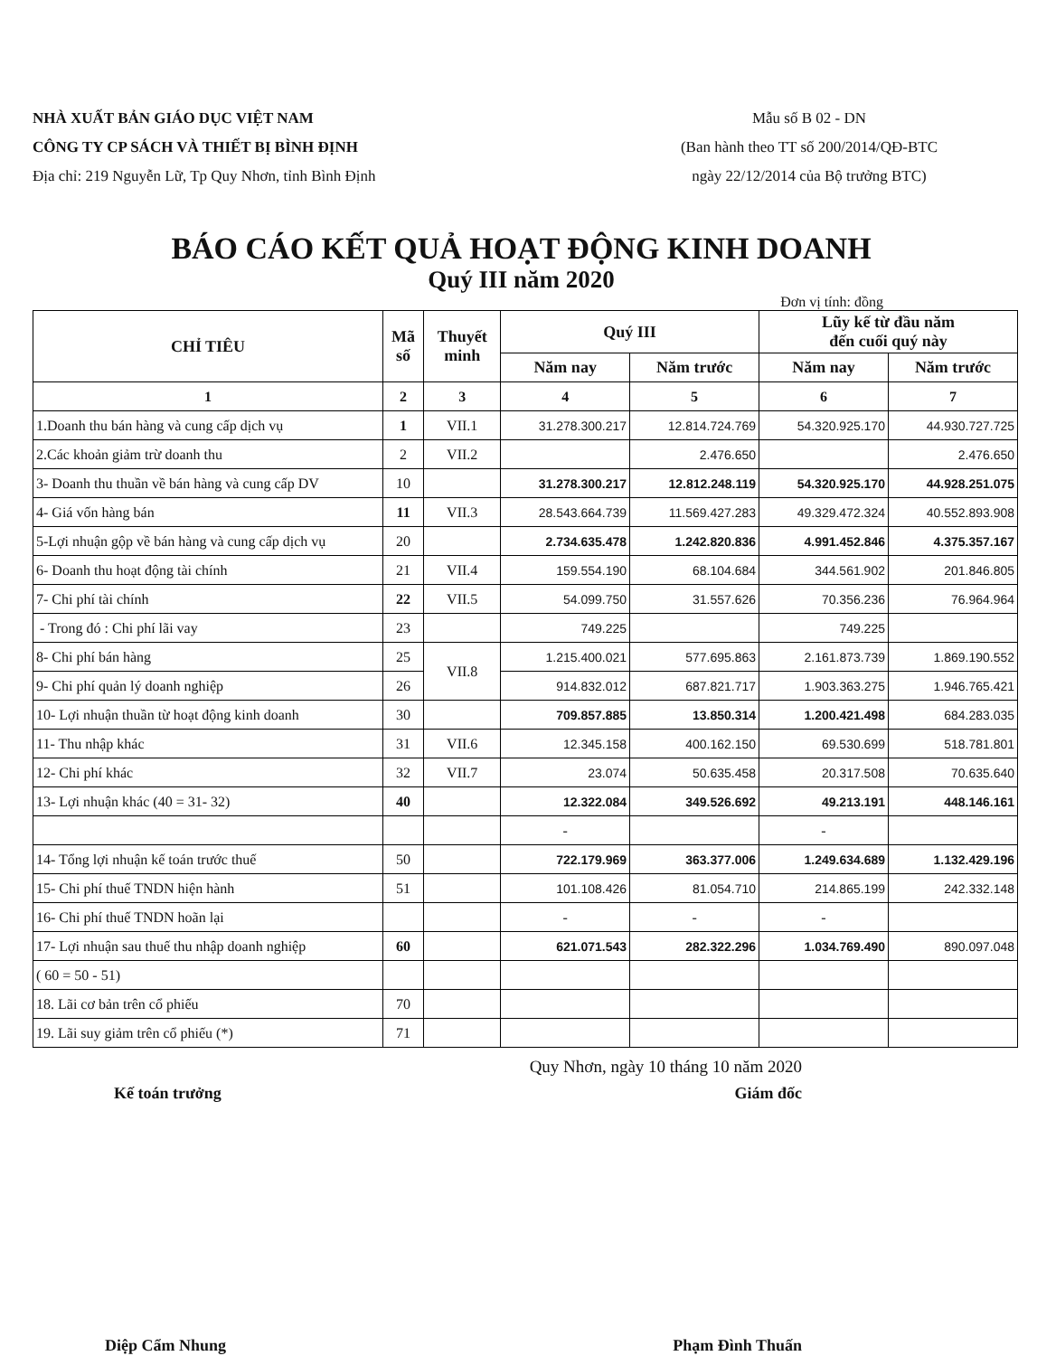NHÀ XUẤT BẢN GIÁO DỤC VIỆT NAM
CÔNG TY CP SÁCH VÀ THIẾT BỊ BÌNH ĐỊNH
Địa chỉ: 219 Nguyễn Lữ, Tp Quy Nhơn, tỉnh Bình Định
Mẫu số B 02 - DN
(Ban hành theo TT số 200/2014/QĐ-BTC
ngày 22/12/2014 của Bộ trưởng BTC)
BÁO CÁO KẾT QUẢ HOẠT ĐỘNG KINH DOANH
Quý III năm 2020
Đơn vị tính: đồng
| CHỈ TIÊU | Mã số | Thuyết minh | Quý III | | Lũy kế từ đầu năm đến cuối quý này | |
| --- | --- | --- | --- | --- | --- | --- |
| | | | Năm nay | Năm trước | Năm nay | Năm trước |
| 1 | 2 | 3 | 4 | 5 | 6 | 7 |
| 1.Doanh thu bán hàng và cung cấp dịch vụ | 1 | VII.1 | 31.278.300.217 | 12.814.724.769 | 54.320.925.170 | 44.930.727.725 |
| 2.Các khoản giảm trừ doanh thu | 2 | VII.2 | | 2.476.650 | | 2.476.650 |
| 3- Doanh thu thuần về bán hàng và cung cấp DV | 10 | | 31.278.300.217 | 12.812.248.119 | 54.320.925.170 | 44.928.251.075 |
| 4- Giá vốn hàng bán | 11 | VII.3 | 28.543.664.739 | 11.569.427.283 | 49.329.472.324 | 40.552.893.908 |
| 5-Lợi nhuận gộp về bán hàng và cung cấp dịch vụ | 20 | | 2.734.635.478 | 1.242.820.836 | 4.991.452.846 | 4.375.357.167 |
| 6- Doanh thu hoạt động tài chính | 21 | VII.4 | 159.554.190 | 68.104.684 | 344.561.902 | 201.846.805 |
| 7- Chi phí tài chính | 22 | VII.5 | 54.099.750 | 31.557.626 | 70.356.236 | 76.964.964 |
| - Trong đó : Chi phí lãi vay | 23 | | 749.225 | | 749.225 | |
| 8- Chi phí bán hàng | 25 | VII.8 | 1.215.400.021 | 577.695.863 | 2.161.873.739 | 1.869.190.552 |
| 9- Chi phí quản lý doanh nghiệp | 26 | | 914.832.012 | 687.821.717 | 1.903.363.275 | 1.946.765.421 |
| 10- Lợi nhuận thuần từ hoạt động kinh doanh | 30 | | 709.857.885 | 13.850.314 | 1.200.421.498 | 684.283.035 |
| 11- Thu nhập khác | 31 | VII.6 | 12.345.158 | 400.162.150 | 69.530.699 | 518.781.801 |
| 12- Chi phí khác | 32 | VII.7 | 23.074 | 50.635.458 | 20.317.508 | 70.635.640 |
| 13- Lợi nhuận khác (40 = 31- 32) | 40 | | 12.322.084 | 349.526.692 | 49.213.191 | 448.146.161 |
| | | | - | | - | |
| 14- Tổng lợi nhuận kế toán trước thuế | 50 | | 722.179.969 | 363.377.006 | 1.249.634.689 | 1.132.429.196 |
| 15- Chi phí thuế TNDN hiện hành | 51 | | 101.108.426 | 81.054.710 | 214.865.199 | 242.332.148 |
| 16- Chi phí thuế TNDN hoãn lại | | | - | - | - | |
| 17- Lợi nhuận sau thuế thu nhập doanh nghiệp | 60 | | 621.071.543 | 282.322.296 | 1.034.769.490 | 890.097.048 |
| ( 60 = 50 - 51) | | | | | | |
| 18. Lãi cơ bản trên cổ phiếu | 70 | | | | | |
| 19. Lãi suy giảm trên cổ phiếu (*) | 71 | | | | | |
Quy Nhơn, ngày 10 tháng 10 năm 2020
Kế toán trưởng Giám đốc
Diệp Cẩm Nhung Phạm Đình Thuấn